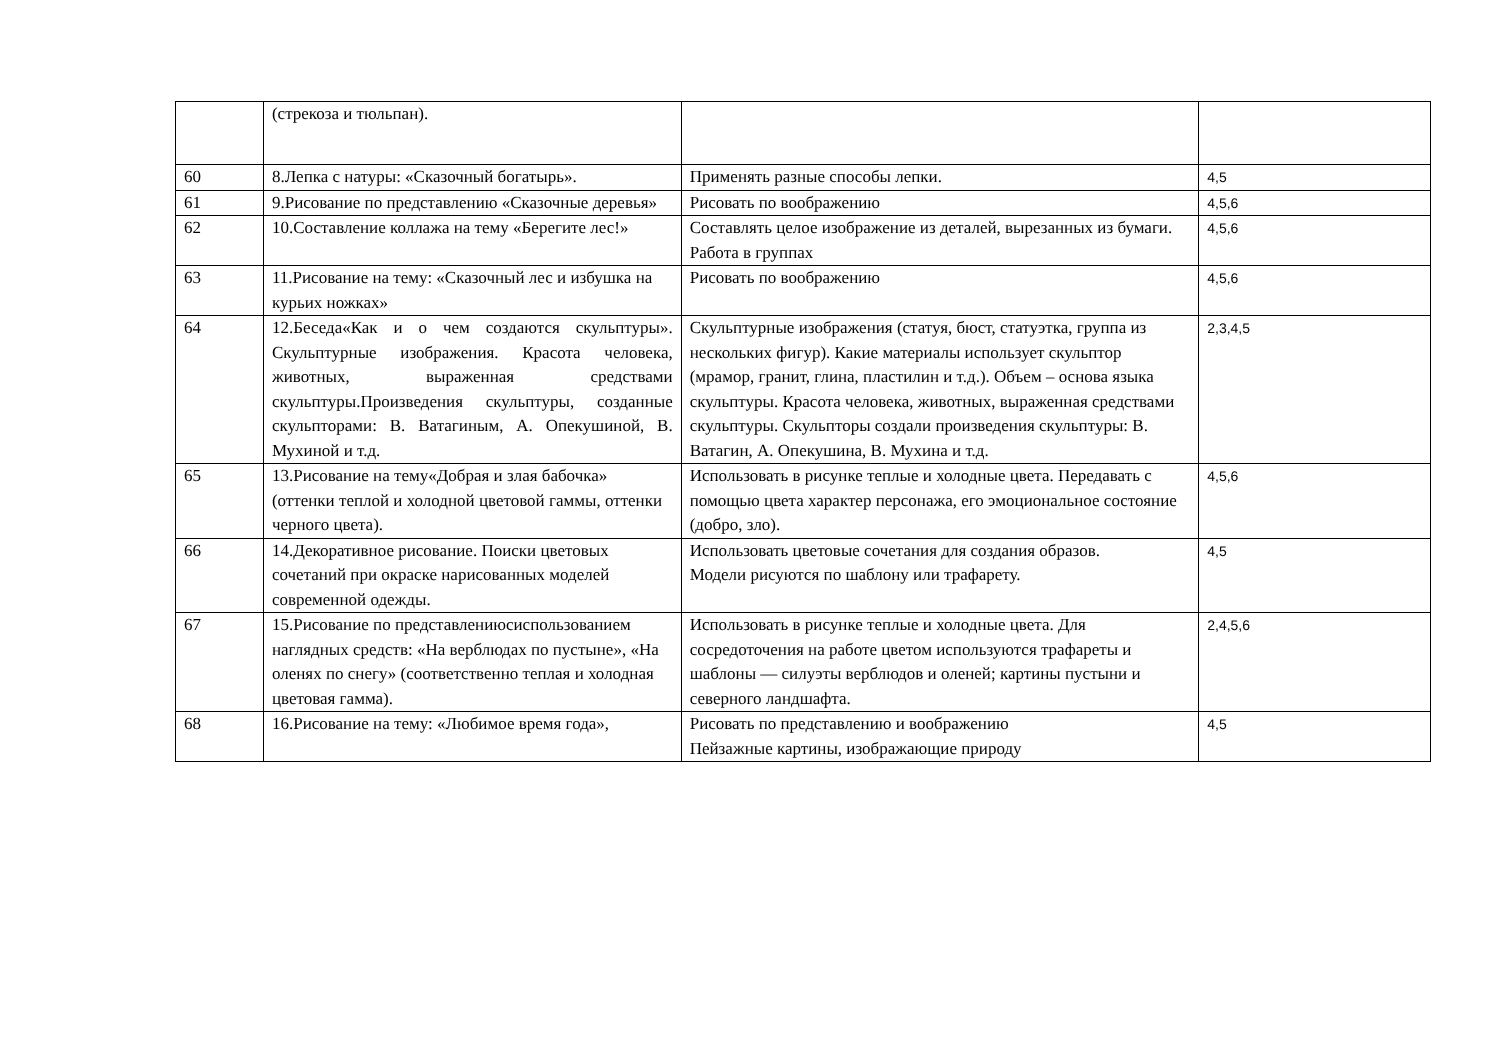| | (стрекоза и тюльпан). | | |
| 60 | 8.Лепка с натуры: «Сказочный богатырь». | Применять разные способы лепки. | 4,5 |
| 61 | 9.Рисование по представлению «Сказочные деревья» | Рисовать по воображению | 4,5,6 |
| 62 | 10.Составление коллажа на тему «Берегите лес!» | Составлять целое изображение из деталей, вырезанных из бумаги. Работа в группах | 4,5,6 |
| 63 | 11.Рисование на тему: «Сказочный лес и избушка на курьих ножках» | Рисовать по воображению | 4,5,6 |
| 64 | 12.Беседа«Как и о чем создаются скульптуры». Скульптурные изображения. Красота человека, животных, выраженная средствами скульптуры.Произведения скульптуры, созданные скульпторами: В. Ватагиным, А. Опекушиной, В. Мухиной и т.д. | Скульптурные изображения (статуя, бюст, статуэтка, группа из нескольких фигур). Какие материалы использует скульптор (мрамор, гранит, глина, пластилин и т.д.). Объем – основа языка скульптуры. Красота человека, животных, выраженная средствами скульптуры. Скульпторы создали произведения скульптуры: В. Ватагин, А. Опекушина, В. Мухина и т.д. | 2,3,4,5 |
| 65 | 13.Рисование на тему«Добрая и злая бабочка» (оттенки теплой и холодной цветовой гаммы, оттенки черного цвета). | Использовать в рисунке теплые и холодные цвета. Передавать с помощью цвета характер персонажа, его эмоциональное состояние (добро, зло). | 4,5,6 |
| 66 | 14.Декоративное рисование. Поиски цветовых сочетаний при окраске нарисованных моделей современной одежды. | Использовать цветовые сочетания для создания образов. Модели рисуются по шаблону или трафарету. | 4,5 |
| 67 | 15.Рисование по представлениюсиспользованием наглядных средств: «На верблюдах по пустыне», «На оленях по снегу» (соответственно теплая и холодная цветовая гамма). | Использовать в рисунке теплые и холодные цвета. Для сосредоточения на работе цветом используются трафареты и шаблоны — силуэты верблюдов и оленей; картины пустыни и северного ландшафта. | 2,4,5,6 |
| 68 | 16.Рисование на тему: «Любимое время года», | Рисовать по представлению и воображению Пейзажные картины, изображающие природу | 4,5 |